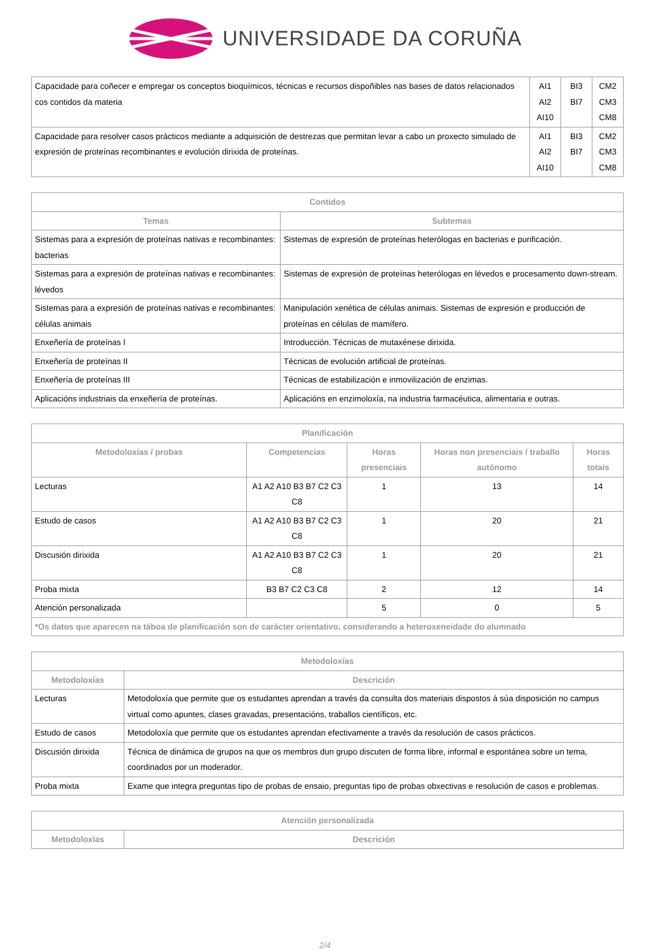UNIVERSIDADE DA CORUÑA
| Capacidade para coñecer e empregar os conceptos bioquímicos, técnicas e recursos dispoñibles nas bases de datos relacionados cos contidos da materia | AI1 AI2 AI10 | BI3 BI7 | CM2 CM3 CM8 |
| Capacidade para resolver casos prácticos mediante a adquisición de destrezas que permitan levar a cabo un proxecto simulado de expresión de proteínas recombinantes e evolución dirixida de proteínas. | AI1 AI2 AI10 | BI3 BI7 | CM2 CM3 CM8 |
| Contidos | |
| --- | --- |
| Temas | Subtemas |
| Sistemas para a expresión de proteínas nativas e recombinantes: bacterias | Sistemas de expresión de proteínas heterólogas en bacterias e purificación. |
| Sistemas para a expresión de proteínas nativas e recombinantes: lévedos | Sistemas de expresión de proteínas heterólogas en lévedos e procesamento down-stream. |
| Sistemas para a expresión de proteínas nativas e recombinantes: células animais | Manipulación xenética de células animais. Sistemas de expresión e producción de proteínas en células de mamífero. |
| Enxeñería de proteínas I | Introducción. Técnicas de mutaxénese dirixida. |
| Enxeñería de proteínas II | Técnicas de evolución artificial de proteínas. |
| Enxeñería de proteínas III | Técnicas de estabilización e inmovilización de enzimas. |
| Aplicacións industriais da enxeñería de proteínas. | Aplicacións en enzimoloxía, na industria farmacéutica, alimentaria e outras. |
| Planificación | | | | |
| --- | --- | --- | --- | --- |
| Metodoloxías / probas | Competencias | Horas presenciais | Horas non presenciais / traballo autónomo | Horas totais |
| Lecturas | A1 A2 A10 B3 B7 C2 C3 C8 | 1 | 13 | 14 |
| Estudo de casos | A1 A2 A10 B3 B7 C2 C3 C8 | 1 | 20 | 21 |
| Discusión dirixida | A1 A2 A10 B3 B7 C2 C3 C8 | 1 | 20 | 21 |
| Proba mixta | B3 B7 C2 C3 C8 | 2 | 12 | 14 |
| Atención personalizada | | 5 | 0 | 5 |
| *Os datos que aparecen na táboa de planificación son de carácter orientativo, considerando a heteroxeneidade do alumnado | | | | |
| Metodoloxías | |
| --- | --- |
| Metodoloxías | Descrición |
| Lecturas | Metodoloxía que permite que os estudantes aprendan a través da consulta dos materiais dispostos á súa disposición no campus virtual como apuntes, clases gravadas, presentacións, traballos científicos, etc. |
| Estudo de casos | Metodoloxía que permite que os estudantes aprendan efectivamente a través da resolución de casos prácticos. |
| Discusión dirixida | Técnica de dinámica de grupos na que os membros dun grupo discuten de forma libre, informal e espontánea sobre un tema, coordinados por un moderador. |
| Proba mixta | Exame que integra preguntas tipo de probas de ensaio, preguntas tipo de probas obxectivas e resolución de casos e problemas. |
| Atención personalizada | |
| --- | --- |
| Metodoloxías | Descrición |
2/4